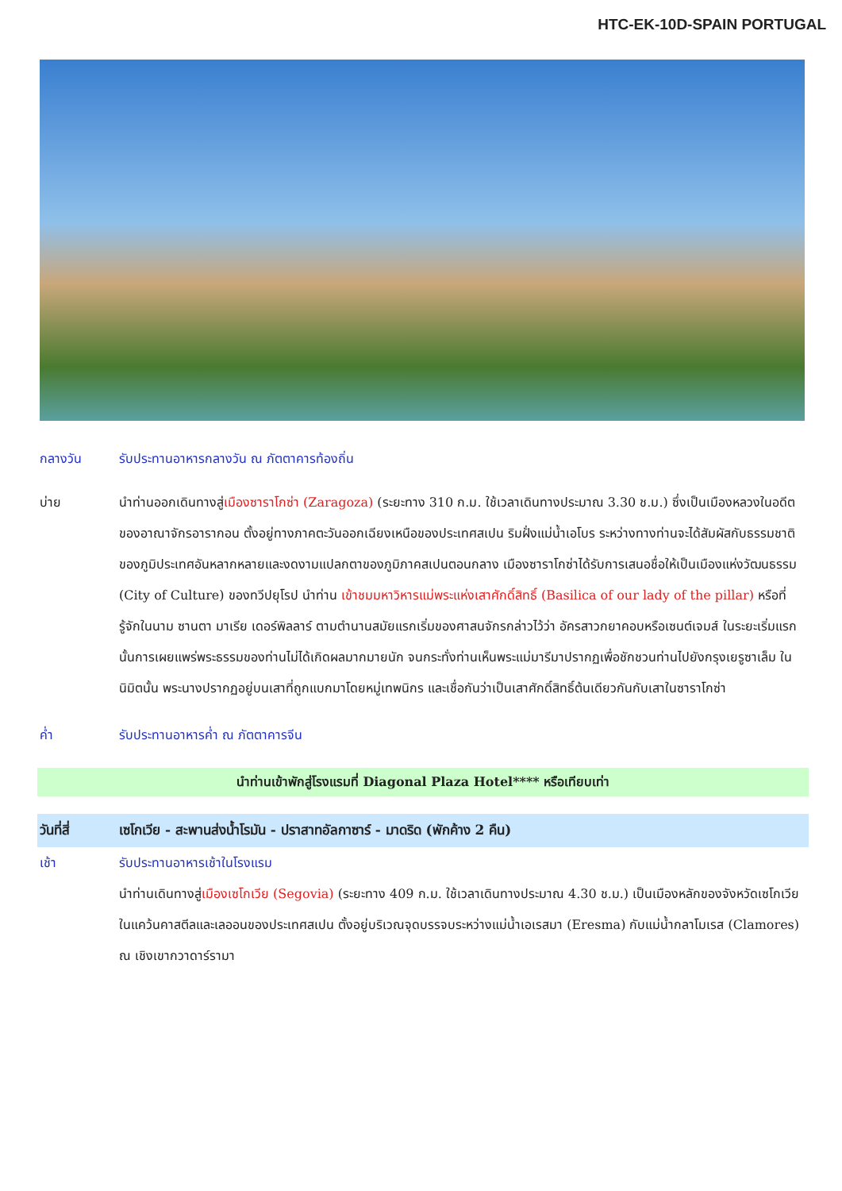HTC-EK-10D-SPAIN PORTUGAL
กลางวัน รับประทานอาหารกลางวัน ณ ภัตตาคารท้องถิ่น
บ่าย นำท่านออกเดินทางสู่เมืองซาราโกซ่า (Zaragoza) (ระยะทาง 310 ก.ม. ใช้เวลาเดินทางประมาณ 3.30 ช.ม.) ซึ่งเป็นเมืองหลวงในอดีตของอาณาจักรอารากอน ตั้งอยู่ทางภาคตะวันออกเฉียงเหนือของประเทศสเปน ริมฝั่งแม่น้ำเอโบร ระหว่างทางท่านจะได้สัมผัสกับธรรมชาติของภูมิประเทศอันหลากหลายและงดงามแปลกตาของภูมิภาคสเปนตอนกลาง เมืองซาราโกซ่าได้รับการเสนอชื่อให้เป็นเมืองแห่งวัฒนธรรม (City of Culture) ของทวีปยุโรป นำท่าน เข้าชมมหาวิหารแม่พระแห่งเสาศักดิ์สิทธิ์ (Basilica of our lady of the pillar) หรือที่รู้จักในนาม ซานตา มาเรีย เดอร์พิลลาร์ ตามตำนานสมัยแรกเริ่มของศาสนจักรกล่าวไว้ว่า อัครสาวกยาคอบหรือเซนต์เจมส์ ในระยะเริ่มแรกนั้นการเผยแพร่พระธรรมของท่านไม่ได้เกิดผลมากมายนัก จนกระทั่งท่านเห็นพระแม่มารีมาปรากฏเพื่อชักชวนท่านไปยังกรุงเยรูซาเล็ม ในนิมิตนั้น พระนางปรากฏอยู่บนเสาที่ถูกแบกมาโดยหมู่เทพนิกร และเชื่อกันว่าเป็นเสาศักดิ์สิทธิ์ต้นเดียวกันกับเสาในซาราโกซ่า
ค่ำ รับประทานอาหารค่ำ ณ ภัตตาคารจีน
นำท่านเข้าพักสู่โรงแรมที่ Diagonal Plaza Hotel**** หรือเทียบเท่า
วันที่สี่ เซโกเวีย - สะพานส่งน้ำโรมัน - ปราสาทอัลกาซาร์ - มาดริด (พักค้าง 2 คืน)
เช้า รับประทานอาหารเช้าในโรงแรม
นำท่านเดินทางสู่เมืองเซโกเวีย (Segovia) (ระยะทาง 409 ก.ม. ใช้เวลาเดินทางประมาณ 4.30 ช.ม.) เป็นเมืองหลักของจังหวัดเซโกเวีย ในแคว้นคาสตีลและเลออนของประเทศสเปน ตั้งอยู่บริเวณจุดบรรจบระหว่างแม่น้ำเอเรสมา (Eresma) กับแม่น้ำกลาโมเรส (Clamores) ณ เชิงเขากวาดาร์รามา